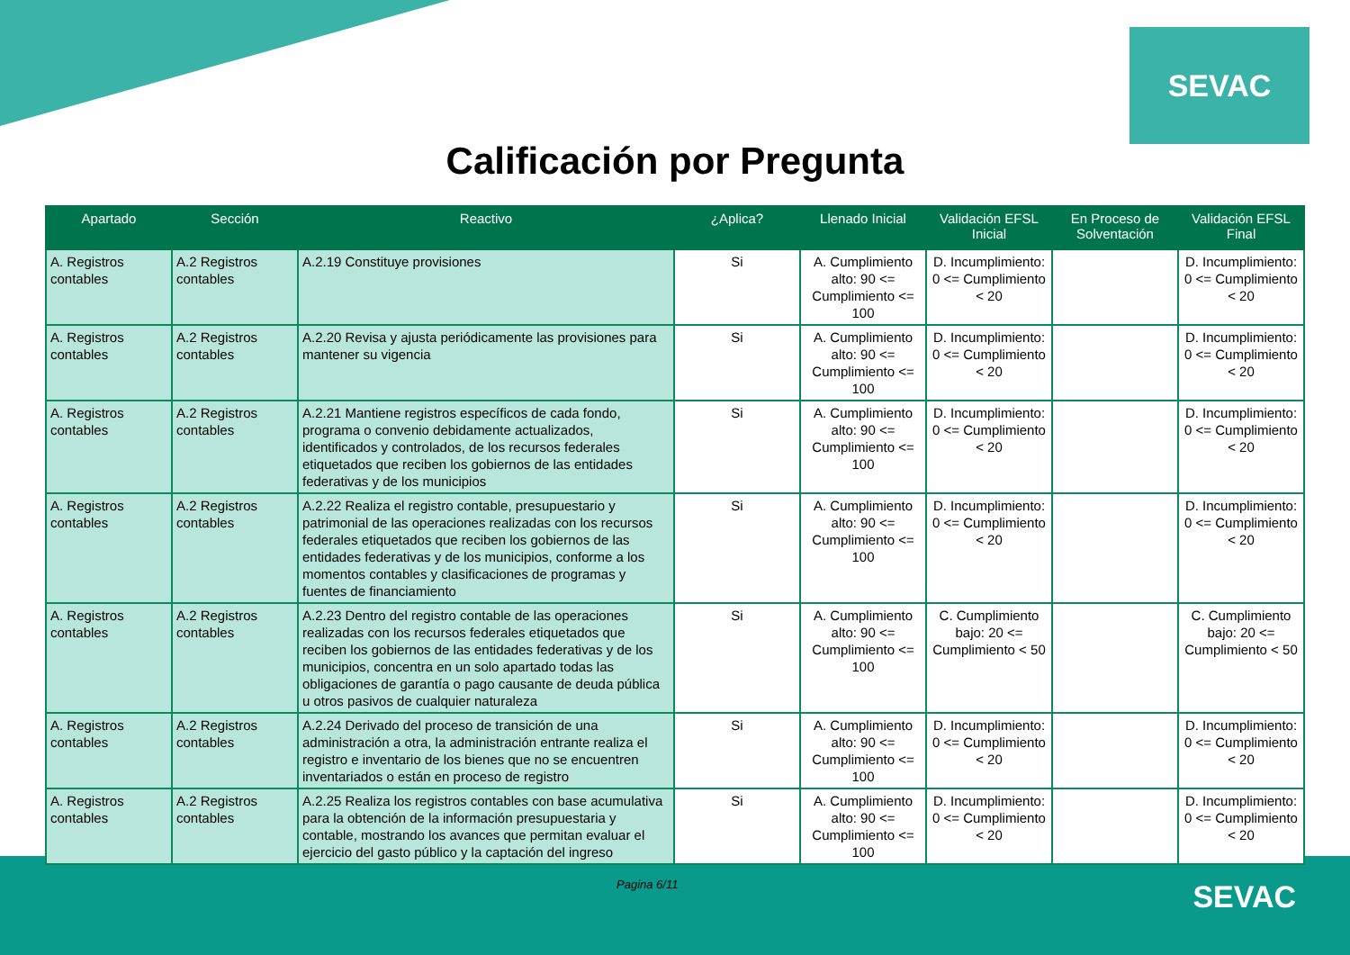SEVAC
Calificación por Pregunta
| Apartado | Sección | Reactivo | ¿Aplica? | Llenado Inicial | Validación EFSL Inicial | En Proceso de Solventación | Validación EFSL Final |
| --- | --- | --- | --- | --- | --- | --- | --- |
| A. Registros contables | A.2 Registros contables | A.2.19 Constituye provisiones | Si | A. Cumplimiento alto: 90 <= Cumplimiento <= 100 | D. Incumplimiento: 0 <= Cumplimiento < 20 | | D. Incumplimiento: 0 <= Cumplimiento < 20 |
| A. Registros contables | A.2 Registros contables | A.2.20 Revisa y ajusta periódicamente las provisiones para mantener su vigencia | Si | A. Cumplimiento alto: 90 <= Cumplimiento <= 100 | D. Incumplimiento: 0 <= Cumplimiento < 20 | | D. Incumplimiento: 0 <= Cumplimiento < 20 |
| A. Registros contables | A.2 Registros contables | A.2.21 Mantiene registros específicos de cada fondo, programa o convenio debidamente actualizados, identificados y controlados, de los recursos federales etiquetados que reciben los gobiernos de las entidades federativas y de los municipios | Si | A. Cumplimiento alto: 90 <= Cumplimiento <= 100 | D. Incumplimiento: 0 <= Cumplimiento < 20 | | D. Incumplimiento: 0 <= Cumplimiento < 20 |
| A. Registros contables | A.2 Registros contables | A.2.22 Realiza el registro contable, presupuestario y patrimonial de las operaciones realizadas con los recursos federales etiquetados que reciben los gobiernos de las entidades federativas y de los municipios, conforme a los momentos contables y clasificaciones de programas y fuentes de financiamiento | Si | A. Cumplimiento alto: 90 <= Cumplimiento <= 100 | D. Incumplimiento: 0 <= Cumplimiento < 20 | | D. Incumplimiento: 0 <= Cumplimiento < 20 |
| A. Registros contables | A.2 Registros contables | A.2.23 Dentro del registro contable de las operaciones realizadas con los recursos federales etiquetados que reciben los gobiernos de las entidades federativas y de los municipios, concentra en un solo apartado todas las obligaciones de garantía o pago causante de deuda pública u otros pasivos de cualquier naturaleza | Si | A. Cumplimiento alto: 90 <= Cumplimiento <= 100 | C. Cumplimiento bajo: 20 <= Cumplimiento < 50 | | C. Cumplimiento bajo: 20 <= Cumplimiento < 50 |
| A. Registros contables | A.2 Registros contables | A.2.24 Derivado del proceso de transición de una administración a otra, la administración entrante realiza el registro e inventario de los bienes que no se encuentren inventariados o están en proceso de registro | Si | A. Cumplimiento alto: 90 <= Cumplimiento <= 100 | D. Incumplimiento: 0 <= Cumplimiento < 20 | | D. Incumplimiento: 0 <= Cumplimiento < 20 |
| A. Registros contables | A.2 Registros contables | A.2.25 Realiza los registros contables con base acumulativa para la obtención de la información presupuestaria y contable, mostrando los avances que permitan evaluar el ejercicio del gasto público y la captación del ingreso | Si | A. Cumplimiento alto: 90 <= Cumplimiento <= 100 | D. Incumplimiento: 0 <= Cumplimiento < 20 | | D. Incumplimiento: 0 <= Cumplimiento < 20 |
Pagina 6/11 SEVAC